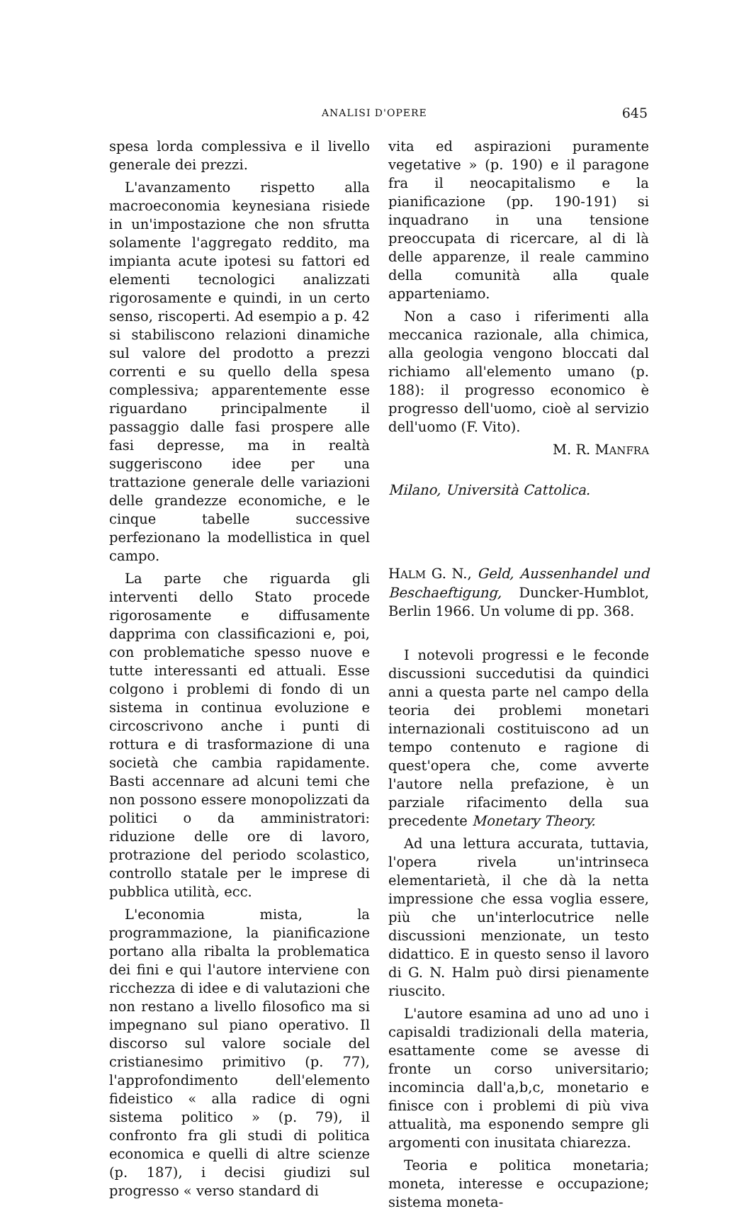ANALISI D'OPERE 645
spesa lorda complessiva e il livello generale dei prezzi.
L'avanzamento rispetto alla macroeconomia keynesiana risiede in un'impostazione che non sfrutta solamente l'aggregato reddito, ma impianta acute ipotesi su fattori ed elementi tecnologici analizzati rigorosamente e quindi, in un certo senso, riscoperti. Ad esempio a p. 42 si stabiliscono relazioni dinamiche sul valore del prodotto a prezzi correnti e su quello della spesa complessiva; apparentemente esse riguardano principalmente il passaggio dalle fasi prospere alle fasi depresse, ma in realtà suggeriscono idee per una trattazione generale delle variazioni delle grandezze economiche, e le cinque tabelle successive perfezionano la modellistica in quel campo.
La parte che riguarda gli interventi dello Stato procede rigorosamente e diffusamente dapprima con classificazioni e, poi, con problematiche spesso nuove e tutte interessanti ed attuali. Esse colgono i problemi di fondo di un sistema in continua evoluzione e circoscrivono anche i punti di rottura e di trasformazione di una società che cambia rapidamente. Basti accennare ad alcuni temi che non possono essere monopolizzati da politici o da amministratori: riduzione delle ore di lavoro, protrazione del periodo scolastico, controllo statale per le imprese di pubblica utilità, ecc.
L'economia mista, la programmazione, la pianificazione portano alla ribalta la problematica dei fini e qui l'autore interviene con ricchezza di idee e di valutazioni che non restano a livello filosofico ma si impegnano sul piano operativo. Il discorso sul valore sociale del cristianesimo primitivo (p. 77), l'approfondimento dell'elemento fideistico « alla radice di ogni sistema politico » (p. 79), il confronto fra gli studi di politica economica e quelli di altre scienze (p. 187), i decisi giudizi sul progresso « verso standard di
vita ed aspirazioni puramente vegetative » (p. 190) e il paragone fra il neocapitalismo e la pianificazione (pp. 190-191) si inquadrano in una tensione preoccupata di ricercare, al di là delle apparenze, il reale cammino della comunità alla quale apparteniamo.
Non a caso i riferimenti alla meccanica razionale, alla chimica, alla geologia vengono bloccati dal richiamo all'elemento umano (p. 188): il progresso economico è progresso dell'uomo, cioè al servizio dell'uomo (F. Vito).
M. R. MANFRA
Milano, Università Cattolica.
HALM G. N., Geld, Aussenhandel und Beschaeftigung, Duncker-Humblot, Berlin 1966. Un volume di pp. 368.
I notevoli progressi e le feconde discussioni succedutisi da quindici anni a questa parte nel campo della teoria dei problemi monetari internazionali costituiscono ad un tempo contenuto e ragione di quest'opera che, come avverte l'autore nella prefazione, è un parziale rifacimento della sua precedente Monetary Theory.
Ad una lettura accurata, tuttavia, l'opera rivela un'intrinseca elementarietà, il che dà la netta impressione che essa voglia essere, più che un'interlocutrice nelle discussioni menzionate, un testo didattico. E in questo senso il lavoro di G. N. Halm può dirsi pienamente riuscito.
L'autore esamina ad uno ad uno i capisaldi tradizionali della materia, esattamente come se avesse di fronte un corso universitario; incomincia dall'a,b,c, monetario e finisce con i problemi di più viva attualità, ma esponendo sempre gli argomenti con inusitata chiarezza.
Teoria e politica monetaria; moneta, interesse e occupazione; sistema moneta-